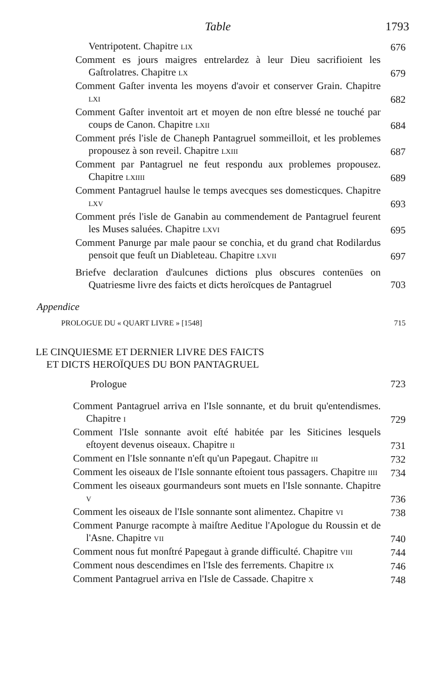Table 1793
Ventripotent. Chapitre LIX
676
Comment es jours maigres entrelardez à leur Dieu sacrifioient les Gaſtrolatres. Chapitre LX
679
Comment Gaſter inventa les moyens d'avoir et conserver Grain. Chapitre LXI
682
Comment Gaſter inventoit art et moyen de non eſtre blessé ne touché par coups de Canon. Chapitre LXII
684
Comment prés l'isle de Chaneph Pantagruel sommeilloit, et les problemes propousez à son reveil. Chapitre LXIII
687
Comment par Pantagruel ne feut respondu aux problemes propousez. Chapitre LXIIII
689
Comment Pantagruel haulse le temps avecques ses domesticques. Chapitre LXV
693
Comment prés l'isle de Ganabin au commendement de Pantagruel feurent les Muses saluées. Chapitre LXVI
695
Comment Panurge par male paour se conchia, et du grand chat Rodilardus pensoit que feuſt un Diableteau. Chapitre LXVII
697
Briefve declaration d'aulcunes diƈtions plus obscures contenües on Quatriesme livre des faiƈts et diƈts heroïcques de Pantagruel
703
Appendice
PROLOGUE DU « QUART LIVRE » [1548] 715
LE CINQUIESME ET DERNIER LIVRE DES FAICTS
ET DICTS HEROÏQUES DU BON PANTAGRUEL
Prologue 723
Comment Pantagruel arriva en l'Isle sonnante, et du bruit qu'entendismes. Chapitre I
729
Comment l'Isle sonnante avoit eſté habitée par les Siticines lesquels eſtoyent devenus oiseaux. Chapitre II
731
Comment en l'Isle sonnante n'eſt qu'un Papegaut. Chapitre III
732
Comment les oiseaux de l'Isle sonnante eſtoient tous passagers. Chapitre IIII
734
Comment les oiseaux gourmandeurs sont muets en l'Isle sonnante. Chapitre V
736
Comment les oiseaux de l'Isle sonnante sont alimentez. Chapitre VI
738
Comment Panurge racompte à maiſtre Aeditue l'Apologue du Roussin et de l'Asne. Chapitre VII
740
Comment nous fut monſtré Papegaut à grande difficulté. Chapitre VIII
744
Comment nous descendimes en l'Isle des ferrements. Chapitre IX
746
Comment Pantagruel arriva en l'Isle de Cassade. Chapitre X
748